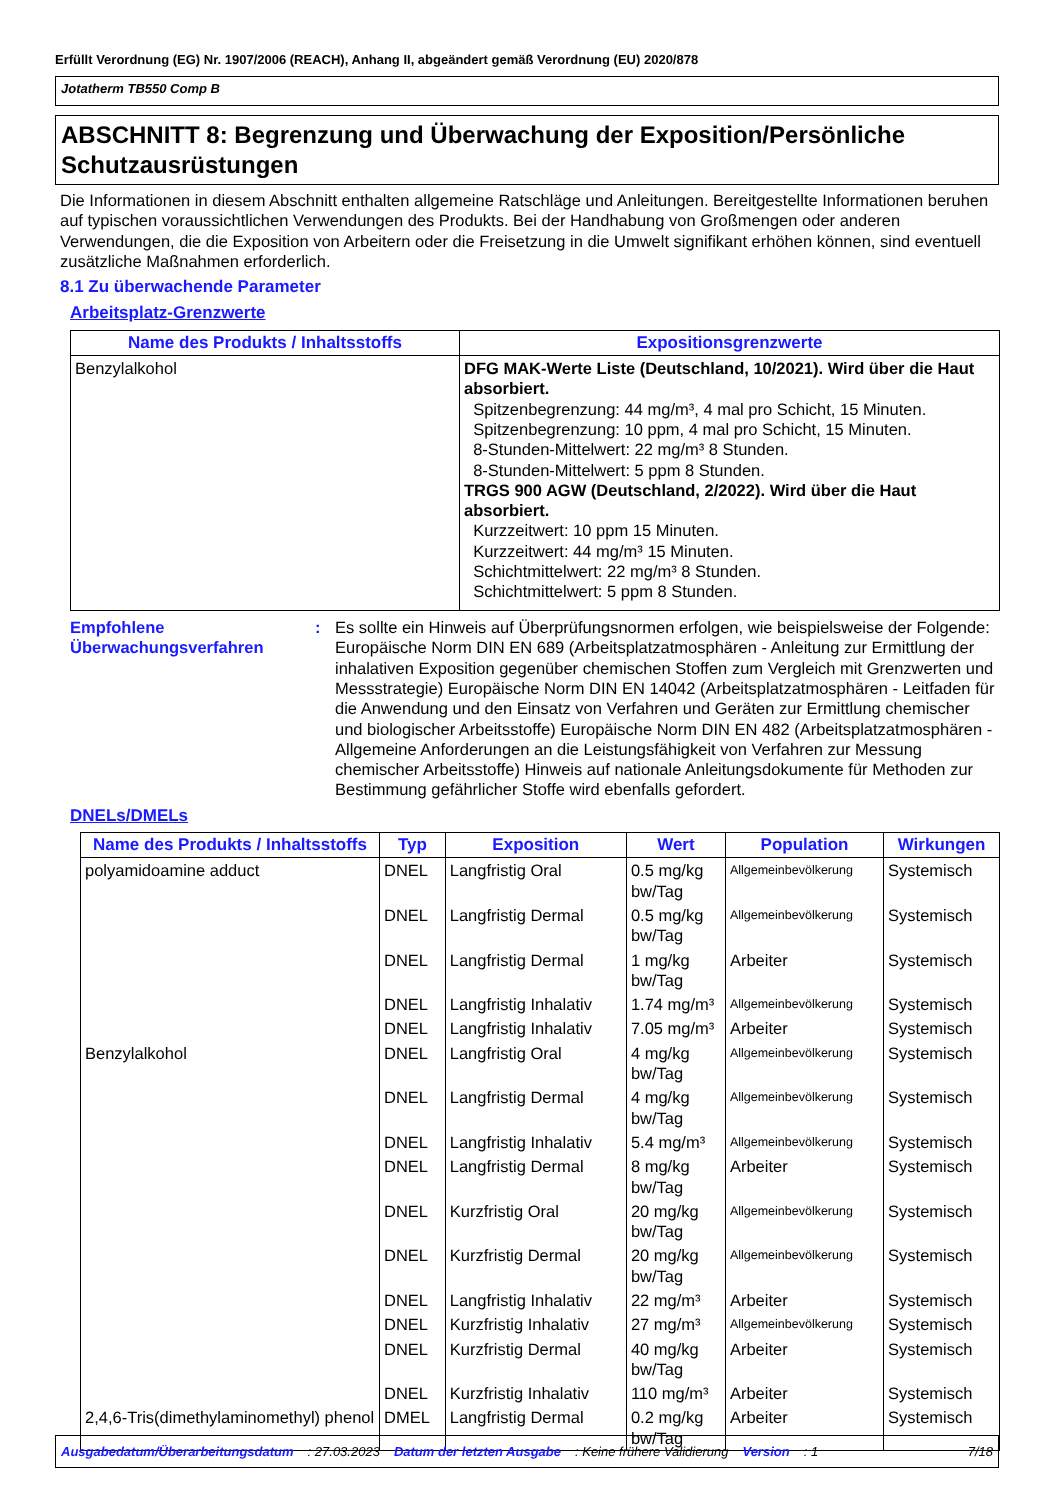Erfüllt Verordnung (EG) Nr. 1907/2006 (REACH), Anhang II, abgeändert gemäß Verordnung (EU) 2020/878
Jotatherm TB550 Comp B
ABSCHNITT 8: Begrenzung und Überwachung der Exposition/Persönliche Schutzausrüstungen
Die Informationen in diesem Abschnitt enthalten allgemeine Ratschläge und Anleitungen. Bereitgestellte Informationen beruhen auf typischen voraussichtlichen Verwendungen des Produkts. Bei der Handhabung von Großmengen oder anderen Verwendungen, die die Exposition von Arbeitern oder die Freisetzung in die Umwelt signifikant erhöhen können, sind eventuell zusätzliche Maßnahmen erforderlich.
8.1 Zu überwachende Parameter
Arbeitsplatz-Grenzwerte
| Name des Produkts / Inhaltsstoffs | Expositionsgrenzwerte |
| --- | --- |
| Benzylalkohol | DFG MAK-Werte Liste (Deutschland, 10/2021). Wird über die Haut absorbiert. Spitzenbegrenzung: 44 mg/m³, 4 mal pro Schicht, 15 Minuten. Spitzenbegrenzung: 10 ppm, 4 mal pro Schicht, 15 Minuten. 8-Stunden-Mittelwert: 22 mg/m³ 8 Stunden. 8-Stunden-Mittelwert: 5 ppm 8 Stunden. TRGS 900 AGW (Deutschland, 2/2022). Wird über die Haut absorbiert. Kurzzeitwert: 10 ppm 15 Minuten. Kurzzeitwert: 44 mg/m³ 15 Minuten. Schichtmittelwert: 22 mg/m³ 8 Stunden. Schichtmittelwert: 5 ppm 8 Stunden. |
Empfohlene Überwachungsverfahren
: Es sollte ein Hinweis auf Überprüfungsnormen erfolgen, wie beispielsweise der Folgende: Europäische Norm DIN EN 689 (Arbeitsplatzatmosphären - Anleitung zur Ermittlung der inhalativen Exposition gegenüber chemischen Stoffen zum Vergleich mit Grenzwerten und Messstrategie) Europäische Norm DIN EN 14042 (Arbeitsplatzatmosphären - Leitfaden für die Anwendung und den Einsatz von Verfahren und Geräten zur Ermittlung chemischer und biologischer Arbeitsstoffe) Europäische Norm DIN EN 482 (Arbeitsplatzatmosphären - Allgemeine Anforderungen an die Leistungsfähigkeit von Verfahren zur Messung chemischer Arbeitsstoffe) Hinweis auf nationale Anleitungsdokumente für Methoden zur Bestimmung gefährlicher Stoffe wird ebenfalls gefordert.
DNELs/DMELs
| Name des Produkts / Inhaltsstoffs | Typ | Exposition | Wert | Population | Wirkungen |
| --- | --- | --- | --- | --- | --- |
| polyamidoamine adduct | DNEL | Langfristig Oral | 0.5 mg/kg bw/Tag | Allgemeinbevölkerung | Systemisch |
| | DNEL | Langfristig Dermal | 0.5 mg/kg bw/Tag | Allgemeinbevölkerung | Systemisch |
| | DNEL | Langfristig Dermal | 1 mg/kg bw/Tag | Arbeiter | Systemisch |
| | DNEL | Langfristig Inhalativ | 1.74 mg/m³ | Allgemeinbevölkerung | Systemisch |
| | DNEL | Langfristig Inhalativ | 7.05 mg/m³ | Arbeiter | Systemisch |
| Benzylalkohol | DNEL | Langfristig Oral | 4 mg/kg bw/Tag | Allgemeinbevölkerung | Systemisch |
| | DNEL | Langfristig Dermal | 4 mg/kg bw/Tag | Allgemeinbevölkerung | Systemisch |
| | DNEL | Langfristig Inhalativ | 5.4 mg/m³ | Allgemeinbevölkerung | Systemisch |
| | DNEL | Langfristig Dermal | 8 mg/kg bw/Tag | Arbeiter | Systemisch |
| | DNEL | Kurzfristig Oral | 20 mg/kg bw/Tag | Allgemeinbevölkerung | Systemisch |
| | DNEL | Kurzfristig Dermal | 20 mg/kg bw/Tag | Allgemeinbevölkerung | Systemisch |
| | DNEL | Langfristig Inhalativ | 22 mg/m³ | Arbeiter | Systemisch |
| | DNEL | Kurzfristig Inhalativ | 27 mg/m³ | Allgemeinbevölkerung | Systemisch |
| | DNEL | Kurzfristig Dermal | 40 mg/kg bw/Tag | Arbeiter | Systemisch |
| | DNEL | Kurzfristig Inhalativ | 110 mg/m³ | Arbeiter | Systemisch |
| 2,4,6-Tris(dimethylaminomethyl) phenol | DMEL | Langfristig Dermal | 0.2 mg/kg bw/Tag | Arbeiter | Systemisch |
Ausgabedatum/Überarbeitungsdatum: 27.03.2023 Datum der letzten Ausgabe: Keine frühere Validierung Version: 1 7/18